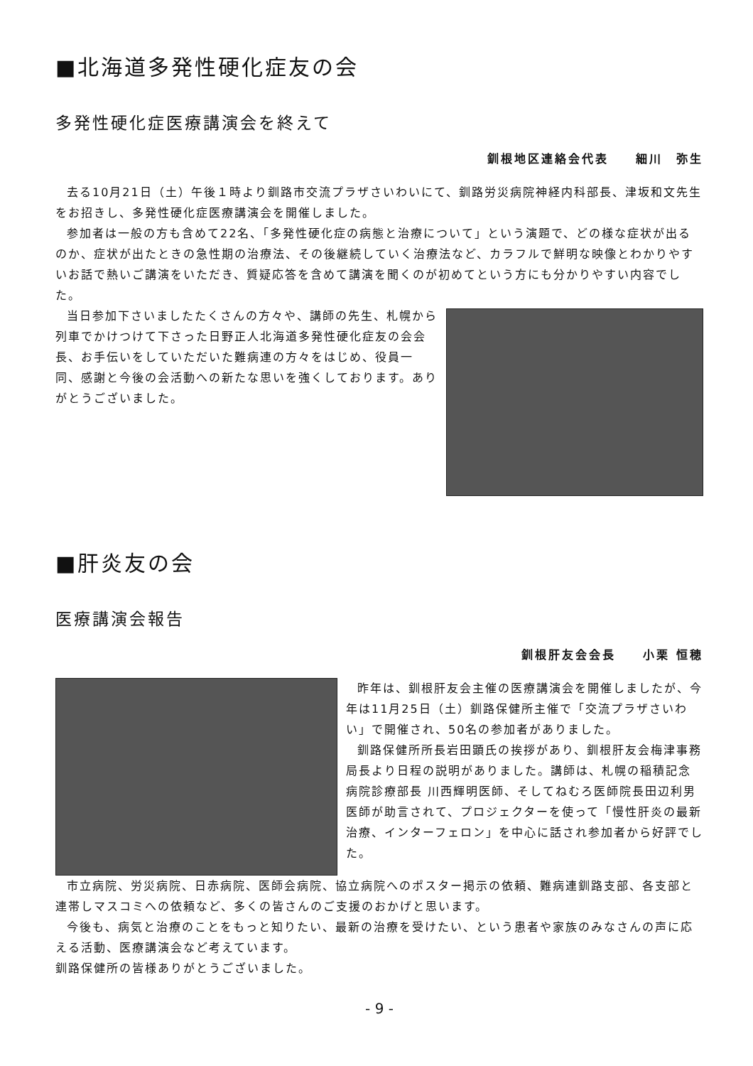■北海道多発性硬化症友の会
多発性硬化症医療講演会を終えて
釧根地区連絡会代表　　細川　弥生
去る10月21日（土）午後１時より釧路市交流プラザさいわいにて、釧路労災病院神経内科部長、津坂和文先生をお招きし、多発性硬化症医療講演会を開催しました。
参加者は一般の方も含めて22名、「多発性硬化症の病態と治療について」という演題で、どの様な症状が出るのか、症状が出たときの急性期の治療法、その後継続していく治療法など、カラフルで鮮明な映像とわかりやすいお話で熱いご講演をいただき、質疑応答を含めて講演を聞くのが初めてという方にも分かりやすい内容でした。
当日参加下さいましたたくさんの方々や、講師の先生、札幌から列車でかけつけて下さった日野正人北海道多発性硬化症友の会会長、お手伝いをしていただいた難病連の方々をはじめ、役員一同、感謝と今後の会活動への新たな思いを強くしております。ありがとうございました。
■肝炎友の会
医療講演会報告
釧根肝友会会長　　小栗 恒穂
昨年は、釧根肝友会主催の医療講演会を開催しましたが、今年は11月25日（土）釧路保健所主催で「交流プラザさいわい」で開催され、50名の参加者がありました。
釧路保健所所長岩田顕氏の挨拶があり、釧根肝友会梅津事務局長より日程の説明がありました。講師は、札幌の稲積記念病院診療部長 川西輝明医師、そしてねむろ医師院長田辺利男医師が助言されて、プロジェクターを使って「慢性肝炎の最新治療、インターフェロン」を中心に話され参加者から好評でした。
市立病院、労災病院、日赤病院、医師会病院、協立病院へのポスター掲示の依頼、難病連釧路支部、各支部と連帯しマスコミへの依頼など、多くの皆さんのご支援のおかげと思います。
今後も、病気と治療のことをもっと知りたい、最新の治療を受けたい、という患者や家族のみなさんの声に応える活動、医療講演会など考えています。
釧路保健所の皆様ありがとうございました。
- 9 -